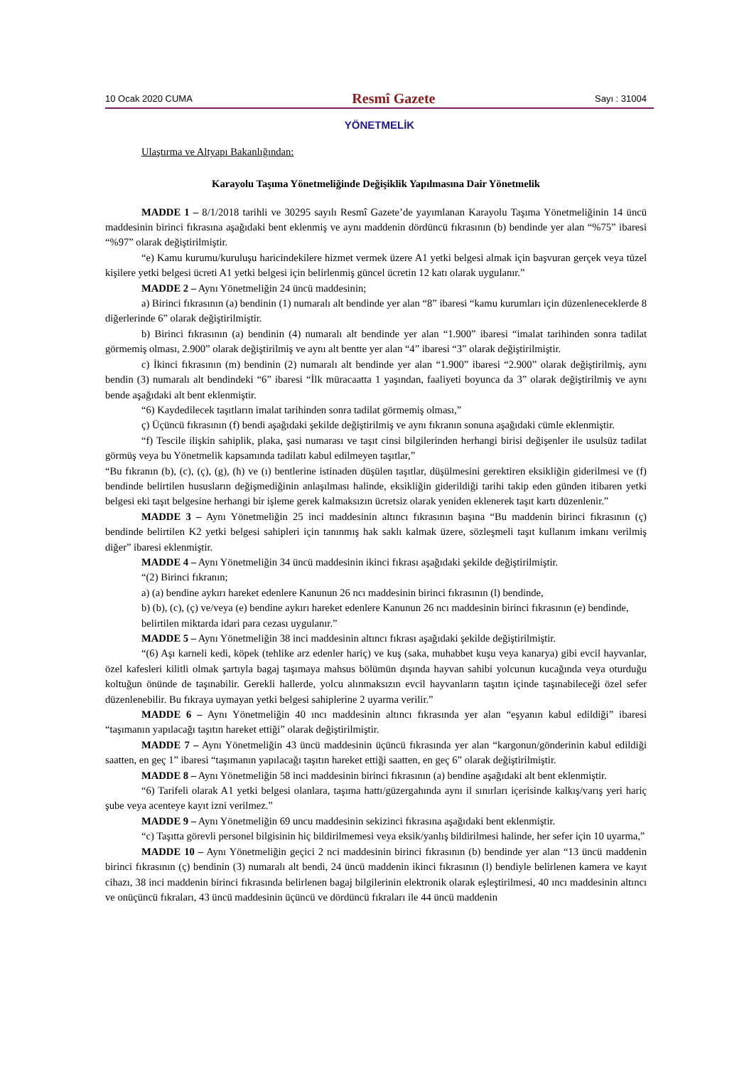10 Ocak 2020 CUMA Resmî Gazete Sayı : 31004
YÖNETMELİK
Ulaştırma ve Altyapı Bakanlığından:
Karayolu Taşıma Yönetmeliğinde Değişiklik Yapılmasına Dair Yönetmelik
MADDE 1 – 8/1/2018 tarihli ve 30295 sayılı Resmî Gazete’de yayımlanan Karayolu Taşıma Yönetmeliğinin 14 üncü maddesinin birinci fıkrasına aşağıdaki bent eklenmiş ve aynı maddenin dördüncü fıkrasının (b) bendinde yer alan “%75” ibaresi “%97” olarak değiştirilmiştir.
“e) Kamu kurumu/kuruluşu haricindekilere hizmet vermek üzere A1 yetki belgesi almak için başvuran gerçek veya tüzel kişilere yetki belgesi ücreti A1 yetki belgesi için belirlenmiş güncel ücretin 12 katı olarak uygulanır.”
MADDE 2 – Aynı Yönetmeliğin 24 üncü maddesinin;
a) Birinci fıkrasının (a) bendinin (1) numaralı alt bendinde yer alan “8” ibaresi “kamu kurumları için düzenleneceklerde 8 diğerlerinde 6” olarak değiştirilmiştir.
b) Birinci fıkrasının (a) bendinin (4) numaralı alt bendinde yer alan “1.900” ibaresi “imalat tarihinden sonra tadilat görmemiş olması, 2.900” olarak değiştirilmiş ve aynı alt bentte yer alan “4” ibaresi “3” olarak değiştirilmiştir.
c) İkinci fıkrasının (m) bendinin (2) numaralı alt bendinde yer alan “1.900” ibaresi “2.900” olarak değiştirilmiş, aynı bendin (3) numaralı alt bendindeki “6” ibaresi “İlk müracaatta 1 yaşından, faaliyeti boyunca da 3” olarak değiştirilmiş ve aynı bende aşağıdaki alt bent eklenmiştir.
“6) Kaydedilecek taşıtların imalat tarihinden sonra tadilat görmemiş olması,”
ç) Üçüncü fıkrasının (f) bendi aşağıdaki şekilde değiştirilmiş ve aynı fıkranın sonuna aşağıdaki cümle eklenmiştir.
“f) Tescile ilişkin sahiplik, plaka, şasi numarası ve taşıt cinsi bilgilerinden herhangi birisi değişenler ile usulsüz tadilat görmüş veya bu Yönetmelik kapsamında tadilatı kabul edilmeyen taşıtlar,”
“Bu fıkranın (b), (c), (ç), (g), (h) ve (ı) bentlerine istinaden düşülen taşıtlar, düşülmesini gerektiren eksikliğin giderilmesi ve (f) bendinde belirtilen hususların değişmediğinin anlaşılması halinde, eksikliğin giderildiği tarihi takip eden günden itibaren yetki belgesi eki taşıt belgesine herhangi bir işleme gerek kalmaksızın ücretsiz olarak yeniden eklenerek taşıt kartı düzenlenir.”
MADDE 3 – Aynı Yönetmeliğin 25 inci maddesinin altıncı fıkrasının başına “Bu maddenin birinci fıkrasının (ç) bendinde belirtilen K2 yetki belgesi sahipleri için tanınmış hak saklı kalmak üzere, sözleşmeli taşıt kullanım imkanı verilmiş diğer” ibaresi eklenmiştir.
MADDE 4 – Aynı Yönetmeliğin 34 üncü maddesinin ikinci fıkrası aşağıdaki şekilde değiştirilmiştir.
“(2) Birinci fıkranın;
a) (a) bendine aykırı hareket edenlere Kanunun 26 ncı maddesinin birinci fıkrasının (l) bendinde,
b) (b), (c), (ç) ve/veya (e) bendine aykırı hareket edenlere Kanunun 26 ncı maddesinin birinci fıkrasının (e) bendinde,
belirtilen miktarda idari para cezası uygulanır.”
MADDE 5 – Aynı Yönetmeliğin 38 inci maddesinin altıncı fıkrası aşağıdaki şekilde değiştirilmiştir.
“(6) Aşı karneli kedi, köpek (tehlike arz edenler hariç) ve kuş (saka, muhabbet kuşu veya kanarya) gibi evcil hayvanlar, özel kafesleri kilitli olmak şartıyla bagaj taşımaya mahsus bölümün dışında hayvan sahibi yolcunun kucağında veya oturduğu koltuğun önünde de taşınabilir. Gerekli hallerde, yolcu alınmaksızın evcil hayvanların taşıtın içinde taşınabileceği özel sefer düzenlenebilir. Bu fıkraya uymayan yetki belgesi sahiplerine 2 uyarma verilir.”
MADDE 6 – Aynı Yönetmeliğin 40 ıncı maddesinin altıncı fıkrasında yer alan “eşyanın kabul edildiği” ibaresi “taşımanın yapılacağı taşıtın hareket ettiği” olarak değiştirilmiştir.
MADDE 7 – Aynı Yönetmeliğin 43 üncü maddesinin üçüncü fıkrasında yer alan “kargonun/gönderinin kabul edildiği saatten, en geç 1” ibaresi “taşımanın yapılacağı taşıtın hareket ettiği saatten, en geç 6” olarak değiştirilmiştir.
MADDE 8 – Aynı Yönetmeliğin 58 inci maddesinin birinci fıkrasının (a) bendine aşağıdaki alt bent eklenmiştir.
“6) Tarifeli olarak A1 yetki belgesi olanlara, taşıma hattı/güzergahında aynı il sınırları içerisinde kalkış/varış yeri hariç şube veya acenteye kayıt izni verilmez.”
MADDE 9 – Aynı Yönetmeliğin 69 uncu maddesinin sekizinci fıkrasına aşağıdaki bent eklenmiştir.
“c) Taşıtta görevli personel bilgisinin hiç bildirilmemesi veya eksik/yanlış bildirilmesi halinde, her sefer için 10 uyarma,”
MADDE 10 – Aynı Yönetmeliğin geçici 2 nci maddesinin birinci fıkrasının (b) bendinde yer alan “13 üncü maddenin birinci fıkrasının (ç) bendinin (3) numaralı alt bendi, 24 üncü maddenin ikinci fıkrasının (l) bendiyle belirlenen kamera ve kayıt cihazı, 38 inci maddenin birinci fıkrasında belirlenen bagaj bilgilerinin elektronik olarak eşleştirilmesi, 40 ıncı maddesinin altıncı ve onüçüncü fıkraları, 43 üncü maddesinin üçüncü ve dördüncü fıkraları ile 44 üncü maddenin